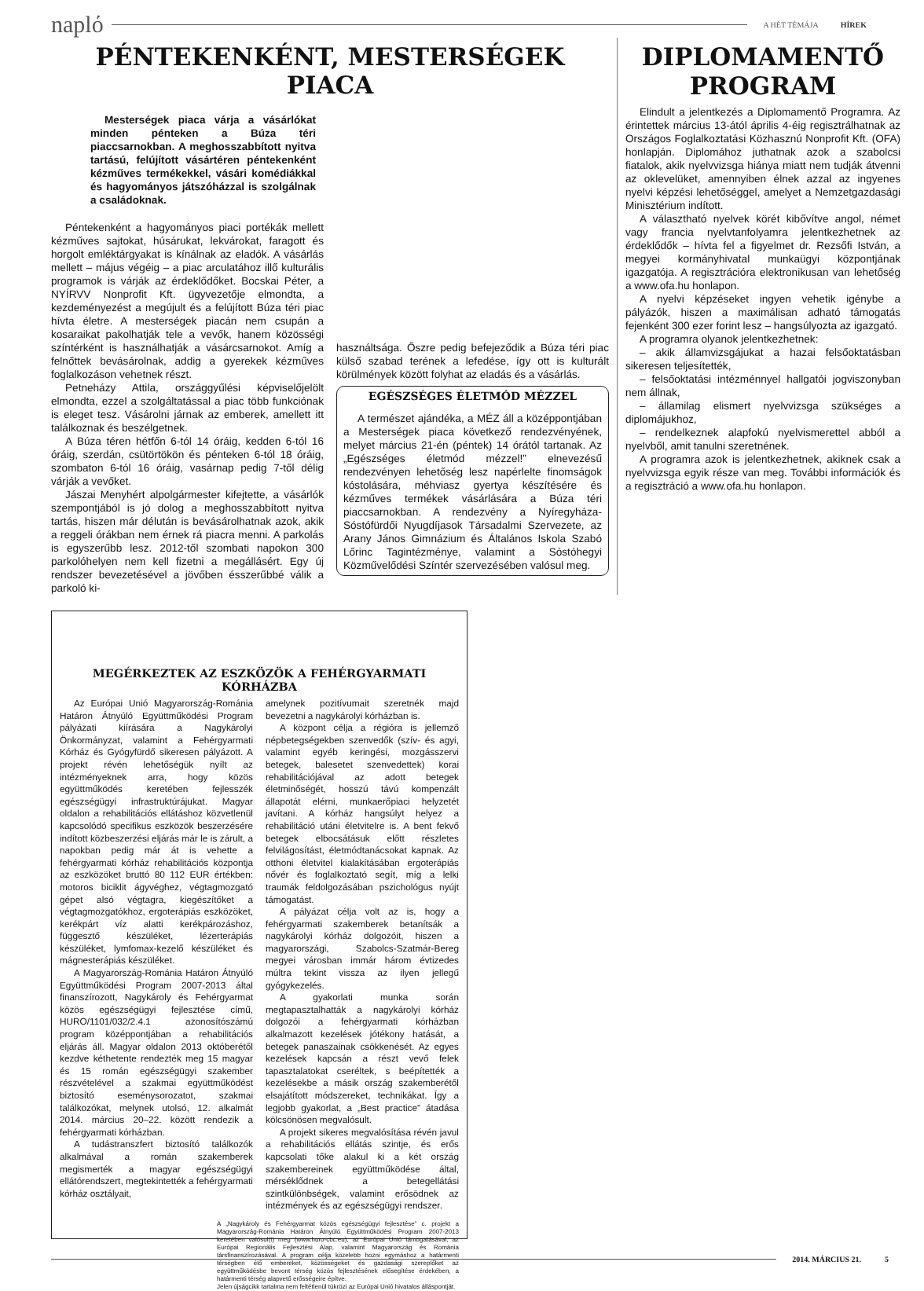naplό A HÉT TÉMÁJA HÍREK
PÉNTEKENKÉNT, MESTERSÉGEK PIACA
Mesterségek piaca várja a vásárlókat minden pénteken a Búza téri piaccsarnokban. A meghosszabbított nyitva tartású, felújított vásártéren péntekenként kézműves termékekkel, vásári komédiákkal és hagyományos játszóházzal is szolgálnak a családoknak.
Péntekenként a hagyományos piaci portékák mellett kézműves sajtokat, húsárukat, lekvárokat, faragott és horgolt emléktárgyakat is kínálnak az eladók. A vásárlás mellett – május végéig – a piac arculatához illő kulturális programok is várják az érdeklődőket. Bocskai Péter, a NYÍRVV Nonprofit Kft. ügyvezetője elmondta, a kezdeményezést a megújult és a felújított Búza téri piac hívta életre. A mesterségek piacán nem csupán a kosaraikat pakolhatják tele a vevők, hanem közösségi színtérként is használhatják a vásárcsarnokot. Amíg a felnőttek bevásárolnak, addig a gyerekek kézműves foglalkozáson vehetnek részt.
Petneházy Attila, országgyűlési képviselőjelölt elmondta, ezzel a szolgáltatással a piac több funkciónak is eleget tesz. Vásárolni járnak az emberek, amellett itt találkoznak és beszélgetnek.
A Búza téren hétfőn 6-tól 14 óráig, kedden 6-tól 16 óráig, szerdán, csütörtökön és pénteken 6-tól 18 óráig, szombaton 6-tól 16 óráig, vasárnap pedig 7-től délig várják a vevőket.
Jászai Menyhért alpolgármester kifejtette, a vásárlók szempontjából is jó dolog a meghosszabbított nyitva tartás, hiszen már délután is bevásárolhatnak azok, akik a reggeli órákban nem érnek rá piacra menni. A parkolás is egyszerűbb lesz. 2012-től szombati napokon 300 parkolóhelyen nem kell fizetni a megállásért. Egy új rendszer bevezetésével a jövőben ésszerűbbé válik a parkoló ki-
használtsága. Őszre pedig befejeződik a Búza téri piac külső szabad terének a lefedése, így ott is kulturált körülmények között folyhat az eladás és a vásárlás.
EGÉSZSÉGES ÉLETMÓD MÉZZEL
A természet ajándéka, a MÉZ áll a középpontjában a Mesterségek piaca következő rendezvényének, melyet március 21-én (péntek) 14 órától tartanak. Az „Egészséges életmód mézzel!” elnevezésű rendezvényen lehetőség lesz napérlelte finomságok kóstolására, méhviasz gyertya készítésére és kézműves termékek vásárlására a Búza téri piaccsarnokban. A rendezvény a Nyíregyháza-Sóstófürdői Nyugdíjasok Társadalmi Szervezete, az Arany János Gimnázium és Általános Iskola Szabó Lőrinc Tagintézménye, valamint a Sóstóhegyi Közművelődési Színtér szervezésében valósul meg.
DIPLOMAMENTŐ
PROGRAM
Elindult a jelentkezés a Diplomamentő Programra. Az érintettek március 13-ától április 4-éig regisztrálhatnak az Országos Foglalkoztatási Közhasznú Nonprofit Kft. (OFA) honlapján. Diplomához juthatnak azok a szabolcsi fiatalok, akik nyelvvizsga hiánya miatt nem tudják átvenni az oklevelüket, amennyiben élnek azzal az ingyenes nyelvi képzési lehetőséggel, amelyet a Nemzetgazdasági Minisztérium indított.
A választható nyelvek körét kibővítve angol, német vagy francia nyelvtanfolyamra jelentkezhetnek az érdeklődők – hívta fel a figyelmet dr. Rezsőfi István, a megyei kormányhivatal munkaügyi központjának igazgatója. A regisztrációra elektronikusan van lehetőség a www.ofa.hu honlapon.
A nyelvi képzéseket ingyen vehetik igénybe a pályázók, hiszen a maximálisan adható támogatás fejenként 300 ezer forint lesz – hangsúlyozta az igazgató.
A programra olyanok jelentkezhetnek:
– akik államvizsgájukat a hazai felsőoktatásban sikeresen teljesítették,
– felsőoktatási intézménnyel hallgatói jogviszonyban nem állnak,
– államilag elismert nyelvvizsga szükséges a diplomájukhoz,
– rendelkeznek alapfokú nyelvismerettel abból a nyelvből, amit tanulni szeretnének.
A programra azok is jelentkezhetnek, akiknek csak a nyelvvizsga egyik része van meg. További információk és a regisztráció a www.ofa.hu honlapon.
MEGÉRKEZTEK AZ ESZKÖZÖK A FEHÉRGYARMATI KÓRHÁZBA
Az Európai Unió Magyarország-Románia Határon Átnyúló Együttműködési Program pályázati kiírására a Nagykárolyi Önkormányzat, valamint a Fehérgyarmati Kórház és Gyógyfürdő sikeresen pályázott. A projekt révén lehetőségük nyílt az intézményeknek arra, hogy közös együttműködés keretében fejlesszék egészségügyi infrastruktúrájukat. Magyar oldalon a rehabilitációs ellátáshoz közvetlenül kapcsolódó specifikus eszközök beszerzésére indított közbeszerzési eljárás már le is zárult, a napokban pedig már át is vehette a fehérgyarmati kórház rehabilitációs központja az eszközöket bruttó 80 112 EUR értékben: motoros biciklit ágyvéghez, végtagmozgató gépet alsó végtagra, kiegészítőket a végtagmozgatókhoz, ergoterápiás eszközöket, kerékpárt víz alatti kerékpározáshoz, függesztő készüléket, lézerterápiás készüléket, lymfomax-kezelő készüléket és mágnesterápiás készüléket.
A Magyarország-Románia Határon Átnyúló Együttműködési Program 2007-2013 által finanszírozott, Nagykároly és Fehérgyarmat közös egészségügyi fejlesztése című, HURO/1101/032/2.4.1 azonosítószámú program középpontjában a rehabilitációs eljárás áll. Magyar oldalon 2013 októberétől kezdve kéthetente rendezték meg 15 magyar és 15 román egészségügyi szakember részvételével a szakmai együttműködést biztosító eseménysorozatot, szakmai találkozókat, melynek utolsó, 12. alkalmát 2014. március 20–22. között rendezik a fehérgyarmati kórházban.
A tudástranszfert biztosító találkozók alkalmával a román szakemberek megismerték a magyar egészségügyi ellátórendszert, megtekintették a fehérgyarmati kórház osztályait,
amelynek pozitívumait szeretnék majd bevezetni a nagykárolyi kórházban is.
A központ célja a régióra is jellemző népbetegségekben szenvedők (szív- és agyi, valamint egyéb keringési, mozgásszervi betegek, balesetet szenvedettek) korai rehabilitációjával az adott betegek életminőségét, hosszú távú kompenzált állapotát elérni, munkaerőpiaci helyzetét javítani. A kórház hangsúlyt helyez a rehabilitáció utáni életvitelre is. A bent fekvő betegek elbocsátásuk előtt részletes felvilágosítást, életmódtanácsokat kapnak. Az otthoni életvitel kialakításában ergoterápiás nővér és foglalkoztató segít, míg a lelki traumák feldolgozásában pszichológus nyújt támogatást.
A pályázat célja volt az is, hogy a fehérgyarmati szakemberek betanítsák a nagykárolyi kórház dolgozóit, hiszen a magyarországi, Szabolcs-Szatmár-Bereg megyei városban immár három évtizedes múltra tekint vissza az ilyen jellegű gyógykezelés.
A gyakorlati munka során megtapasztalhatták a nagykárolyi kórház dolgozói a fehérgyarmati kórházban alkalmazott kezelések jótékony hatását, a betegek panaszainak csökkenését. Az egyes kezelések kapcsán a részt vevő felek tapasztalatokat cseréltek, s beépítették a kezelésekbe a másik ország szakemberétől elsajátított módszereket, technikákat. Így a legjobb gyakorlat, a „Best practice” átadása kölcsönösen megvalósult.
A projekt sikeres megvalósítása révén javul a rehabilitációs ellátás szintje, és erős kapcsolati tőke alakul ki a két ország szakembereinek együttműködése által, mérséklődnek a betegellátási szintkülönbségek, valamint erősödnek az intézmények és az egészségügyi rendszer.
A „Nagykároly és Fehérgyarmat közös egészségügyi fejlesztése” c. projekt a Magyarország-Románia Határon Átnyúló Együttműködési Program 2007-2013 keretében valósul(t) meg (www.huro-cbc.eu), az Európai Unió támogatásával, az Európai Regionális Fejlesztési Alap, valamint Magyarország és Románia társfinanszírozásával. A program célja közelebb hozni egymáshoz a határmenti térségben élő embereket, közösségeket és gazdasági szereplőket az együttműködésbe bevont térség közös fejlesztésének elősegítése érdekében, a határmenti térség alapvető erősségeire építve.
Jelen újságcikk tartalma nem feltétlenül tükrözi az Európai Unió hivatalos álláspontját.
2014. MÁRCIUS 21. 5